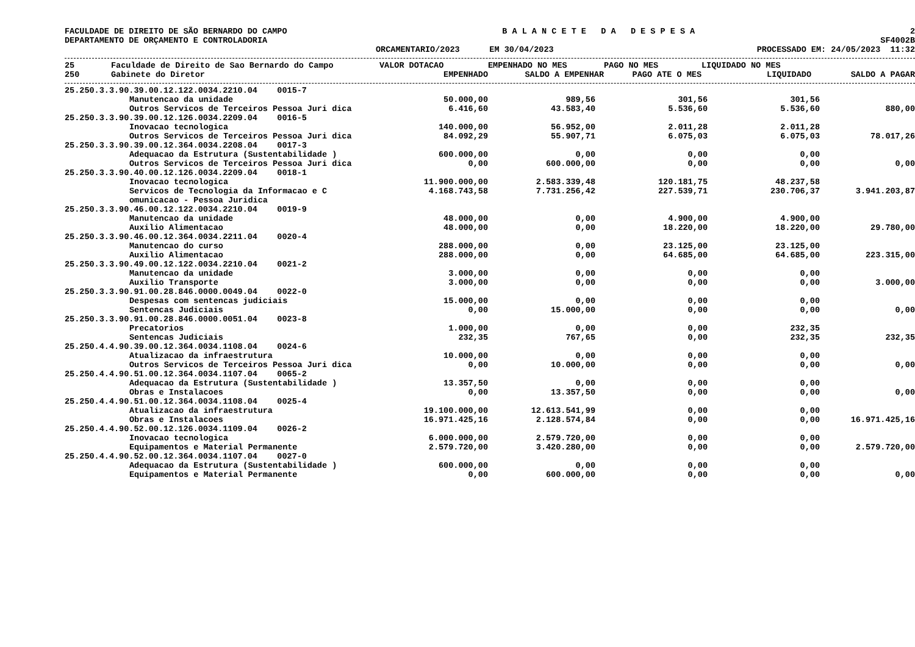FACULDADE DE DIREITO DE SÃO BERNARDO DO CAMPO B A L A N C E T E D A D E S P E S A 2
DEPARTAMENTO DE ORÇAMENTO E CONTROLADORIA SF4002B
ORCAMENTARIO/2023 EM 30/04/2023 PROCESSADO EM: 24/05/2023 11:32
| 25 | Faculdade de Direito de Sao Bernardo do Campo | VALOR DOTACAO | EMPENHADO NO MES | PAGO NO MES | LIQUIDADO NO MES | |
| --- | --- | --- | --- | --- | --- | --- |
| 250 | Gabinete do Diretor | EMPENHADO | SALDO A EMPENHAR | PAGO ATE O MES | LIQUIDADO | SALDO A PAGAR |
| 25.250.3.3.90.39.00.12.122.0034.2210.04 0015-7 | | | | | |
| Manutencao da unidade | 50.000,00 | 989,56 | 301,56 | 301,56 | |
| Outros Servicos de Terceiros Pessoa Juri dica | 6.416,60 | 43.583,40 | 5.536,60 | 5.536,60 | 880,00 |
| 25.250.3.3.90.39.00.12.126.0034.2209.04 0016-5 | | | | | |
| Inovacao tecnologica | 140.000,00 | 56.952,00 | 2.011,28 | 2.011,28 | |
| Outros Servicos de Terceiros Pessoa Juri dica | 84.092,29 | 55.907,71 | 6.075,03 | 6.075,03 | 78.017,26 |
| 25.250.3.3.90.39.00.12.364.0034.2208.04 0017-3 | | | | | |
| Adequacao da Estrutura (Sustentabilidade ) | 600.000,00 | 0,00 | 0,00 | 0,00 | |
| Outros Servicos de Terceiros Pessoa Juri dica | 0,00 | 600.000,00 | 0,00 | 0,00 | 0,00 |
| 25.250.3.3.90.40.00.12.126.0034.2209.04 0018-1 | | | | | |
| Inovacao tecnologica | 11.900.000,00 | 2.583.339,48 | 120.181,75 | 48.237,58 | |
| Servicos de Tecnologia da Informacao e C omunicacao - Pessoa Juridica | 4.168.743,58 | 7.731.256,42 | 227.539,71 | 230.706,37 | 3.941.203,87 |
| 25.250.3.3.90.46.00.12.122.0034.2210.04 0019-9 | | | | | |
| Manutencao da unidade | 48.000,00 | 0,00 | 4.900,00 | 4.900,00 | |
| Auxilio Alimentacao | 48.000,00 | 0,00 | 18.220,00 | 18.220,00 | 29.780,00 |
| 25.250.3.3.90.46.00.12.364.0034.2211.04 0020-4 | | | | | |
| Manutencao do curso | 288.000,00 | 0,00 | 23.125,00 | 23.125,00 | |
| Auxilio Alimentacao | 288.000,00 | 0,00 | 64.685,00 | 64.685,00 | 223.315,00 |
| 25.250.3.3.90.49.00.12.122.0034.2210.04 0021-2 | | | | | |
| Manutencao da unidade | 3.000,00 | 0,00 | 0,00 | 0,00 | |
| Auxilio Transporte | 3.000,00 | 0,00 | 0,00 | 0,00 | 3.000,00 |
| 25.250.3.3.90.91.00.28.846.0000.0049.04 0022-0 | | | | | |
| Despesas com sentencas judiciais | 15.000,00 | 0,00 | 0,00 | 0,00 | |
| Sentencas Judiciais | 0,00 | 15.000,00 | 0,00 | 0,00 | 0,00 |
| 25.250.3.3.90.91.00.28.846.0000.0051.04 0023-8 | | | | | |
| Precatorios | 1.000,00 | 0,00 | 0,00 | 232,35 | |
| Sentencas Judiciais | 232,35 | 767,65 | 0,00 | 232,35 | 232,35 |
| 25.250.4.4.90.39.00.12.364.0034.1108.04 0024-6 | | | | | |
| Atualizacao da infraestrutura | 10.000,00 | 0,00 | 0,00 | 0,00 | |
| Outros Servicos de Terceiros Pessoa Juri dica | 0,00 | 10.000,00 | 0,00 | 0,00 | 0,00 |
| 25.250.4.4.90.51.00.12.364.0034.1107.04 0065-2 | | | | | |
| Adequacao da Estrutura (Sustentabilidade ) | 13.357,50 | 0,00 | 0,00 | 0,00 | |
| Obras e Instalacoes | 0,00 | 13.357,50 | 0,00 | 0,00 | 0,00 |
| 25.250.4.4.90.51.00.12.364.0034.1108.04 0025-4 | | | | | |
| Atualizacao da infraestrutura | 19.100.000,00 | 12.613.541,99 | 0,00 | 0,00 | |
| Obras e Instalacoes | 16.971.425,16 | 2.128.574,84 | 0,00 | 0,00 | 16.971.425,16 |
| 25.250.4.4.90.52.00.12.126.0034.1109.04 0026-2 | | | | | |
| Inovacao tecnologica | 6.000.000,00 | 2.579.720,00 | 0,00 | 0,00 | |
| Equipamentos e Material Permanente | 2.579.720,00 | 3.420.280,00 | 0,00 | 0,00 | 2.579.720,00 |
| 25.250.4.4.90.52.00.12.364.0034.1107.04 0027-0 | | | | | |
| Adequacao da Estrutura (Sustentabilidade ) | 600.000,00 | 0,00 | 0,00 | 0,00 | |
| Equipamentos e Material Permanente | 0,00 | 600.000,00 | 0,00 | 0,00 | 0,00 |